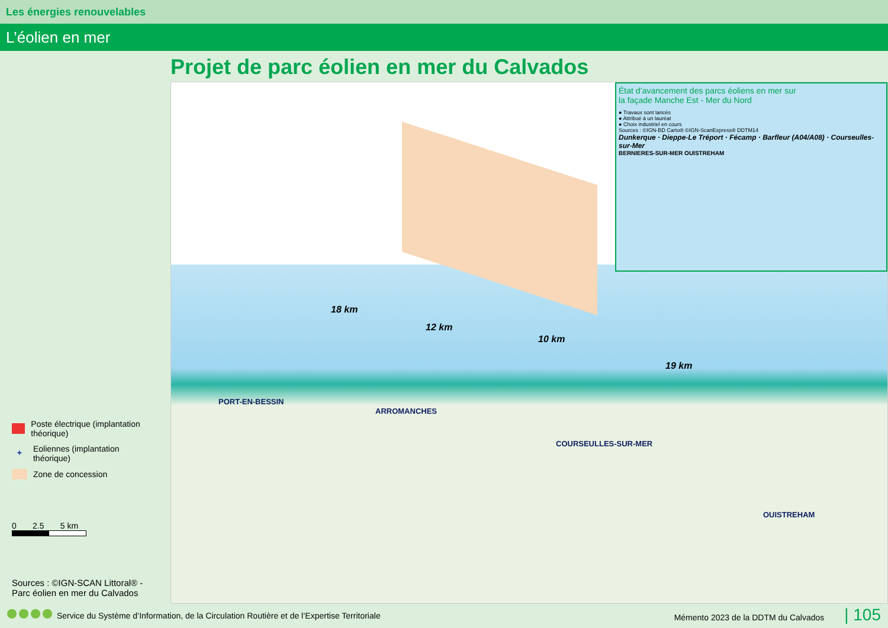Les énergies renouvelables
L’éolien en mer
Poste électrique (implantation théorique)
✦ Eoliennes (implantation théorique)
Zone de concession
0 2.5 5 km
Sources : ©IGN-SCAN Littoral® -
Parc éolien en mer du Calvados
Projet de parc éolien en mer du Calvados
18 km
12 km
10 km
19 km
PORT-EN-BESSIN
ARROMANCHES
COURSEULLES-SUR-MER
OUISTREHAM
État d’avancement des parcs éoliens en mer sur
la façade Manche Est - Mer du Nord
● Travaux sont lancés
● Attribué à un lauréat
● Choix industriel en cours
Sources : ©IGN-BD Carto® ©IGN-ScanExpress® DDTM14
Dunkerque · Dieppe-Le Tréport · Fécamp · Barfleur (A04/A08) · Courseulles-sur-Mer
BERNIERES-SUR-MER OUISTREHAM
Service du Système d’Information, de la Circulation Routière et de l’Expertise Territoriale Mémento 2023 de la DDTM du Calvados | 105